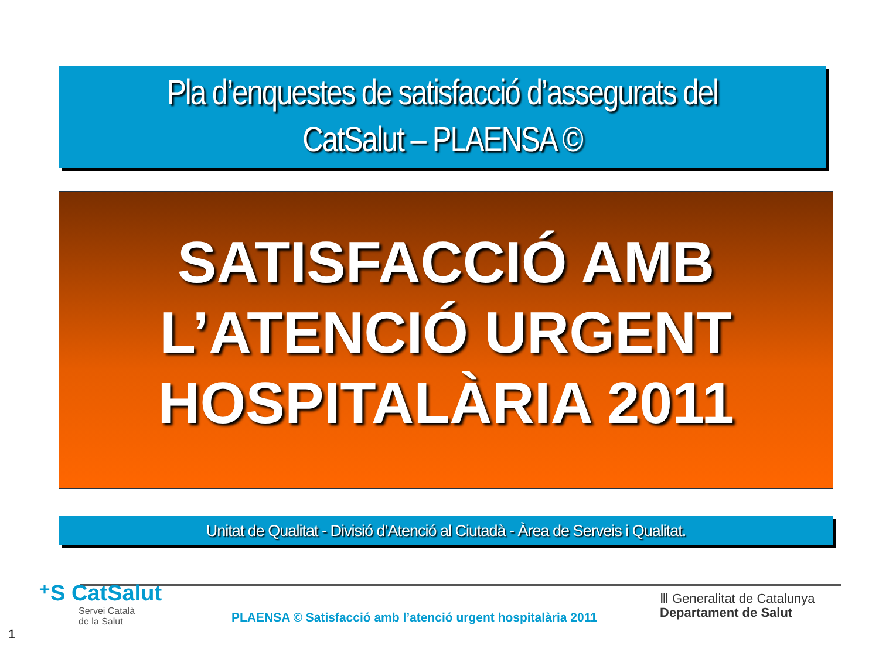Pla d’enquestes de satisfacció d’assegurats del
CatSalut – PLAENSA ©
SATISFACCIÓ AMB
L’ATENCIÓ URGENT
HOSPITALÀRIA 2011
Unitat de Qualitat - Divisió d’Atenció al Ciutadà - Àrea de Serveis i Qualitat.
⁺S CatSalut
Servei Català
de la Salut
PLAENSA © Satisfacció amb l’atenció urgent hospitalària 2011
Ⅲ Generalitat de Catalunya
Departament de Salut
1